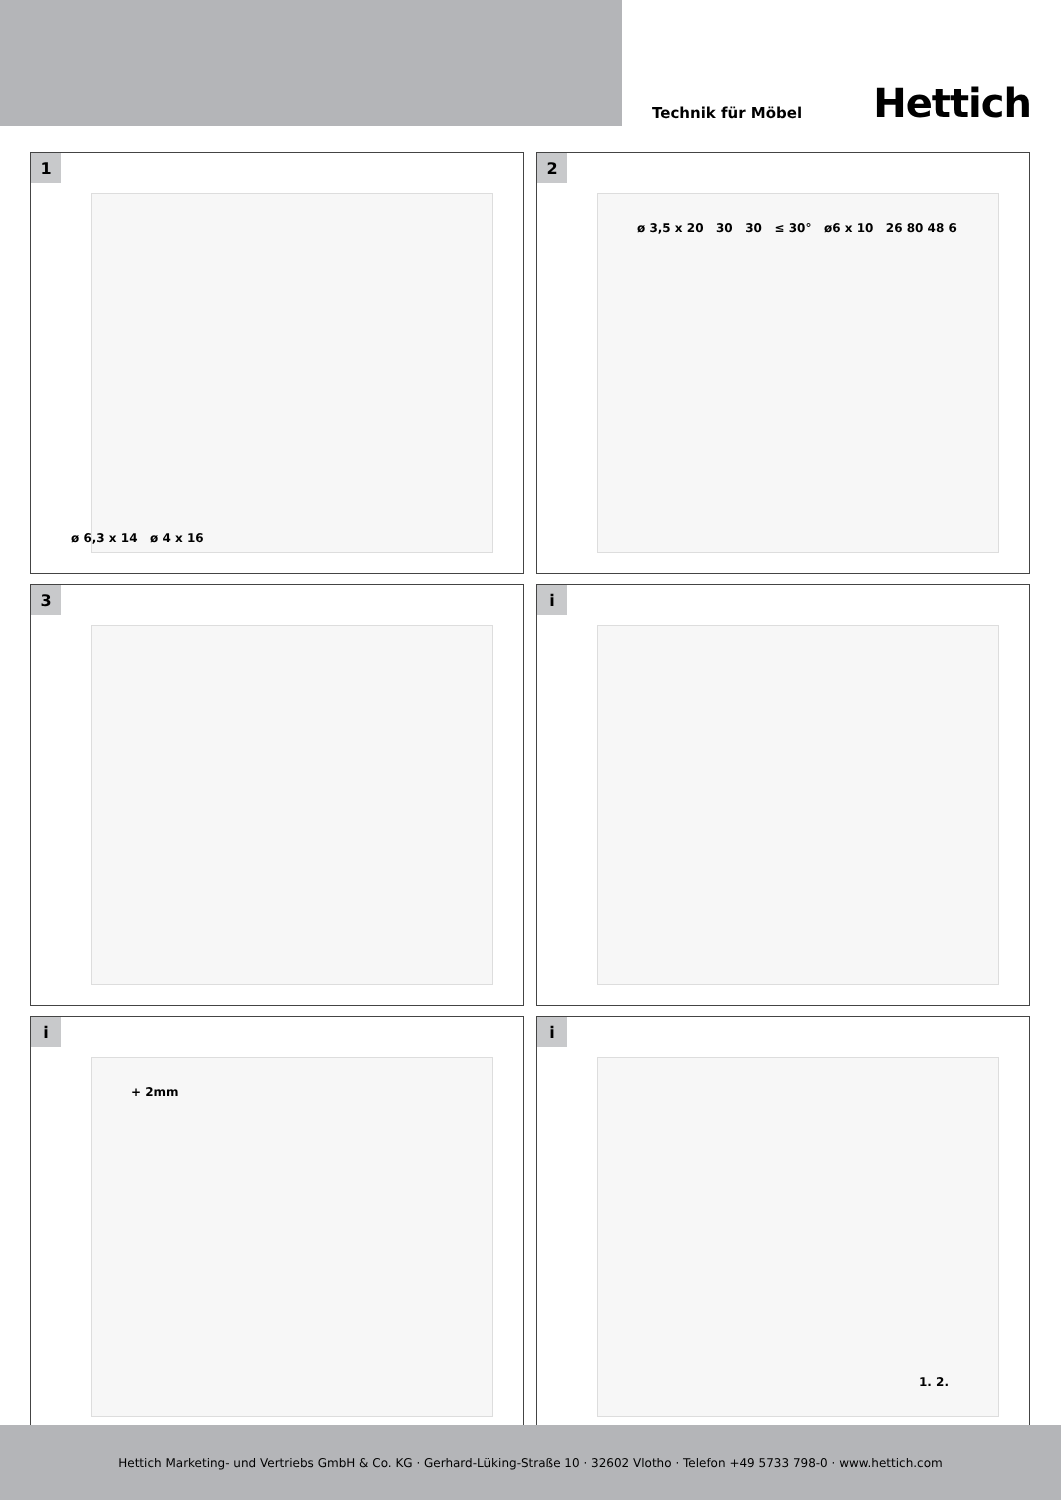Technik für Möbel
Hettich
1
ø 6,3 x 14 ø 4 x 16
2
ø 3,5 x 20 30 30 ≤ 30° ø6 x 10 26 80 48 6
3
i
i
+ 2mm
i
1. 2.
Hettich Marketing- und Vertriebs GmbH & Co. KG · Gerhard-Lüking-Straße 10 · 32602 Vlotho · Telefon +49 5733 798-0 · www.hettich.com